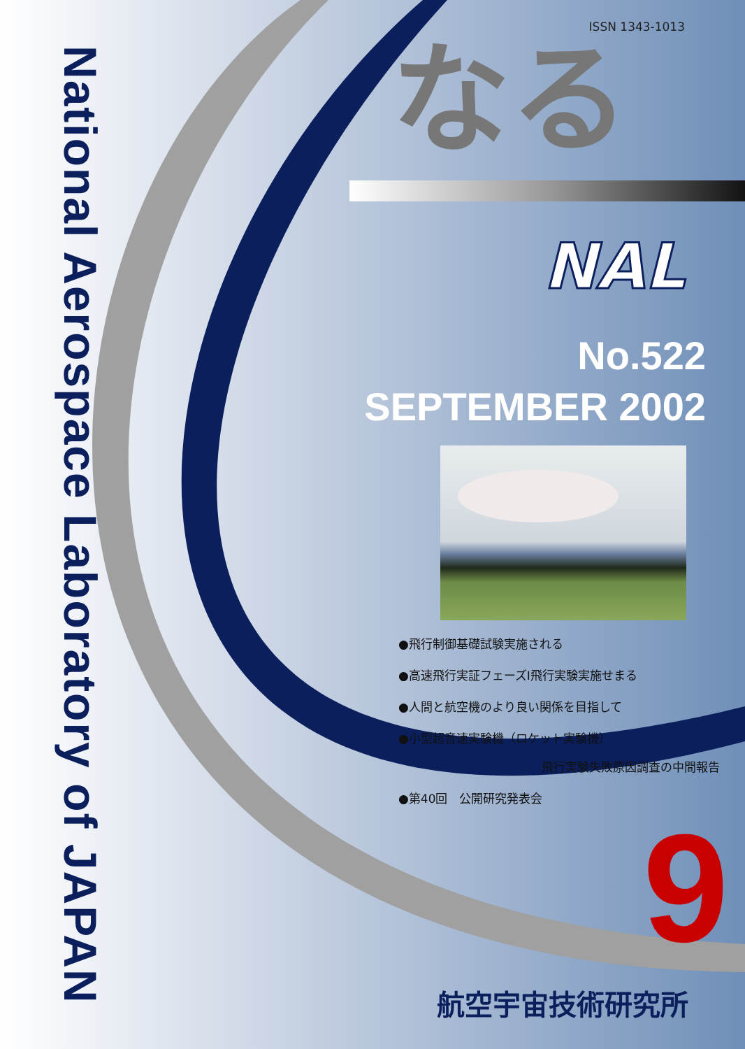National Aerospace Laboratory of JAPAN
ISSN 1343-1013
なる
NAL
No.522
SEPTEMBER 2002
●飛行制御基礎試験実施される
●高速飛行実証フェーズⅠ飛行実験実施せまる
●人間と航空機のより良い関係を目指して
●小型超音速実験機（ロケット実験機）
飛行実験失敗原因調査の中間報告
●第40回　公開研究発表会
9
航空宇宙技術研究所